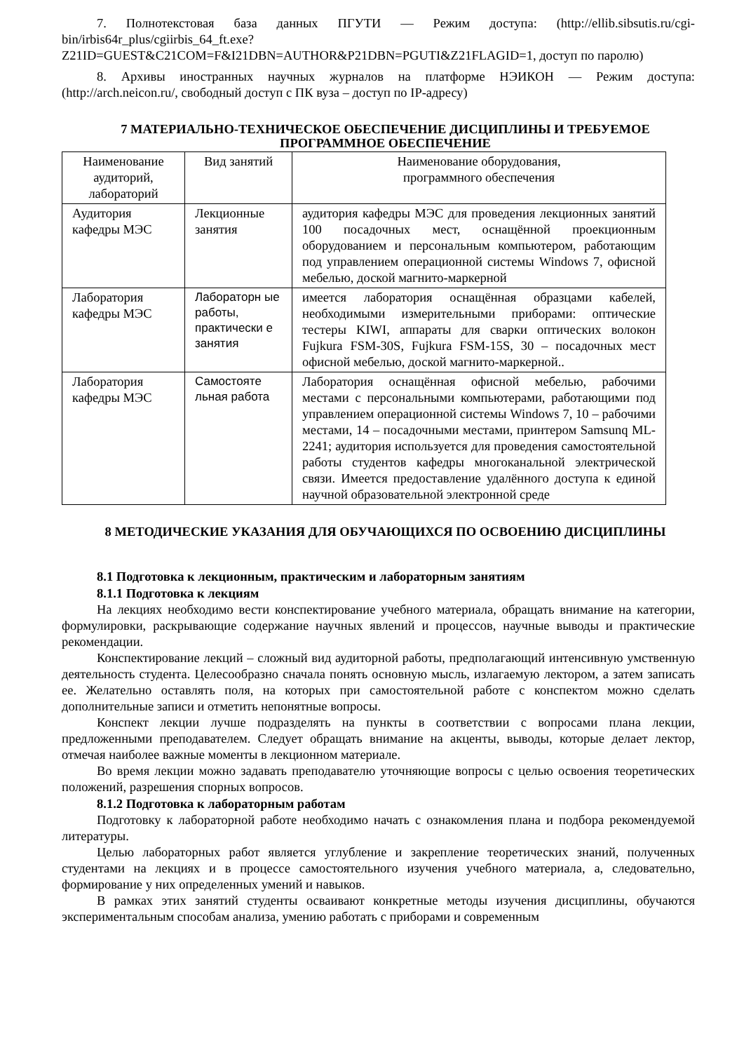7. Полнотекстовая база данных ПГУТИ — Режим доступа: (http://ellib.sibsutis.ru/cgi-bin/irbis64r_plus/cgiirbis_64_ft.exe?Z21ID=GUEST&C21COM=F&I21DBN=AUTHOR&P21DBN=PGUTI&Z21FLAGID=1, доступ по паролю)
8. Архивы иностранных научных журналов на платформе НЭИКОН — Режим доступа: (http://arch.neicon.ru/, свободный доступ с ПК вуза – доступ по IP-адресу)
7 МАТЕРИАЛЬНО-ТЕХНИЧЕСКОЕ ОБЕСПЕЧЕНИЕ ДИСЦИПЛИНЫ И ТРЕБУЕМОЕ ПРОГРАММНОЕ ОБЕСПЕЧЕНИЕ
| Наименование аудиторий, лабораторий | Вид занятий | Наименование оборудования, программного обеспечения |
| Аудитория кафедры МЭС | Лекционные занятия | аудитория кафедры МЭС для проведения лекционных занятий 100 посадочных мест, оснащённой проекционным оборудованием и персональным компьютером, работающим под управлением операционной системы Windows 7, офисной мебелью, доской магнито-маркерной |
| Лаборатория кафедры МЭС | Лабораторн ые работы, практически е занятия | имеется лаборатория оснащённая образцами кабелей, необходимыми измерительными приборами: оптические тестеры KIWI, аппараты для сварки оптических волокон Fujkura FSM-30S, Fujkura FSM-15S, 30 – посадочных мест офисной мебелью, доской магнито-маркерной.. |
| Лаборатория кафедры МЭС | Самостояте льная работа | Лаборатория оснащённая офисной мебелью, рабочими местами с персональными компьютерами, работающими под управлением операционной системы Windows 7, 10 – рабочими местами, 14 – посадочными местами, принтером Samsunq ML-2241; аудитория используется для проведения самостоятельной работы студентов кафедры многоканальной электрической связи. Имеется предоставление удалённого доступа к единой научной образовательной электронной среде |
8 МЕТОДИЧЕСКИЕ УКАЗАНИЯ ДЛЯ ОБУЧАЮЩИХСЯ ПО ОСВОЕНИЮ ДИСЦИПЛИНЫ
8.1 Подготовка к лекционным, практическим и лабораторным занятиям
8.1.1 Подготовка к лекциям
На лекциях необходимо вести конспектирование учебного материала, обращать внимание на категории, формулировки, раскрывающие содержание научных явлений и процессов, научные выводы и практические рекомендации.
Конспектирование лекций – сложный вид аудиторной работы, предполагающий интенсивную умственную деятельность студента. Целесообразно сначала понять основную мысль, излагаемую лектором, а затем записать ее. Желательно оставлять поля, на которых при самостоятельной работе с конспектом можно сделать дополнительные записи и отметить непонятные вопросы.
Конспект лекции лучше подразделять на пункты в соответствии с вопросами плана лекции, предложенными преподавателем. Следует обращать внимание на акценты, выводы, которые делает лектор, отмечая наиболее важные моменты в лекционном материале.
Во время лекции можно задавать преподавателю уточняющие вопросы с целью освоения теоретических положений, разрешения спорных вопросов.
8.1.2 Подготовка к лабораторным работам
Подготовку к лабораторной работе необходимо начать с ознакомления плана и подбора рекомендуемой литературы.
Целью лабораторных работ является углубление и закрепление теоретических знаний, полученных студентами на лекциях и в процессе самостоятельного изучения учебного материала, а, следовательно, формирование у них определенных умений и навыков.
В рамках этих занятий студенты осваивают конкретные методы изучения дисциплины, обучаются экспериментальным способам анализа, умению работать с приборами и современным